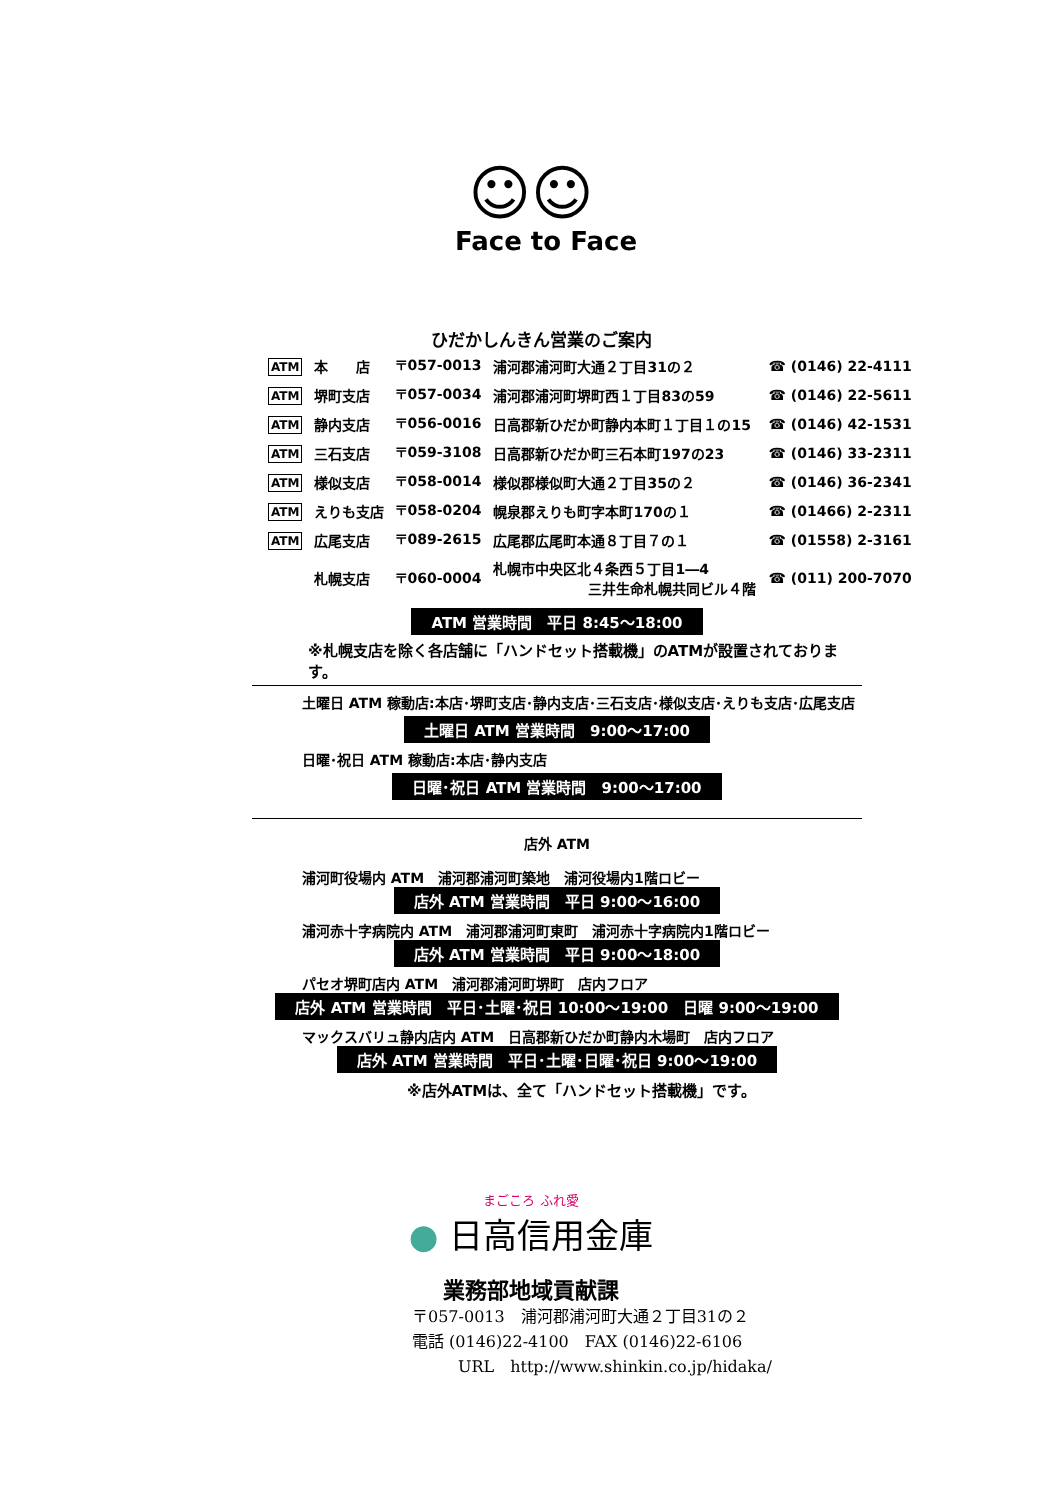☺☺
Face to Face
ひだかしんきん営業のご案内
| ATM | 本 店 | 〒057-0013 | 浦河郡浦河町大通２丁目31の２ | ☎ (0146) 22-4111 |
| ATM | 堺町支店 | 〒057-0034 | 浦河郡浦河町堺町西１丁目83の59 | ☎ (0146) 22-5611 |
| ATM | 静内支店 | 〒056-0016 | 日高郡新ひだか町静内本町１丁目１の15 | ☎ (0146) 42-1531 |
| ATM | 三石支店 | 〒059-3108 | 日高郡新ひだか町三石本町197の23 | ☎ (0146) 33-2311 |
| ATM | 様似支店 | 〒058-0014 | 様似郡様似町大通２丁目35の２ | ☎ (0146) 36-2341 |
| ATM | えりも支店 | 〒058-0204 | 幌泉郡えりも町字本町170の１ | ☎ (01466) 2-2311 |
| ATM | 広尾支店 | 〒089-2615 | 広尾郡広尾町本通８丁目７の１ | ☎ (01558) 2-3161 |
| | 札幌支店 | 〒060-0004 | 札幌市中央区北４条西５丁目1―4 三井生命札幌共同ビル４階 | ☎ (011) 200-7070 |
ATM 営業時間　平日 8:45～18:00
※札幌支店を除く各店舗に「ハンドセット搭載機」のATMが設置されております。
土曜日 ATM 稼動店:本店･堺町支店･静内支店･三石支店･様似支店･えりも支店･広尾支店
土曜日 ATM 営業時間　9:00～17:00
日曜･祝日 ATM 稼動店:本店･静内支店
日曜･祝日 ATM 営業時間　9:00～17:00
店外 ATM
浦河町役場内 ATM　浦河郡浦河町築地　浦河役場内1階ロビー
店外 ATM 営業時間　平日 9:00～16:00
浦河赤十字病院内 ATM　浦河郡浦河町東町　浦河赤十字病院内1階ロビー
店外 ATM 営業時間　平日 9:00～18:00
パセオ堺町店内 ATM　浦河郡浦河町堺町　店内フロア
店外 ATM 営業時間　平日･土曜･祝日 10:00～19:00　日曜 9:00～19:00
マックスバリュ静内店内 ATM　日高郡新ひだか町静内木場町　店内フロア
店外 ATM 営業時間　平日･土曜･日曜･祝日 9:00～19:00
※店外ATMは、全て「ハンドセット搭載機」です。
まごころ ふれ愛
● 日高信用金庫
業務部地域貢献課
〒057-0013　浦河郡浦河町大通２丁目31の２
電話 (0146)22-4100　FAX (0146)22-6106
URL　http://www.shinkin.co.jp/hidaka/